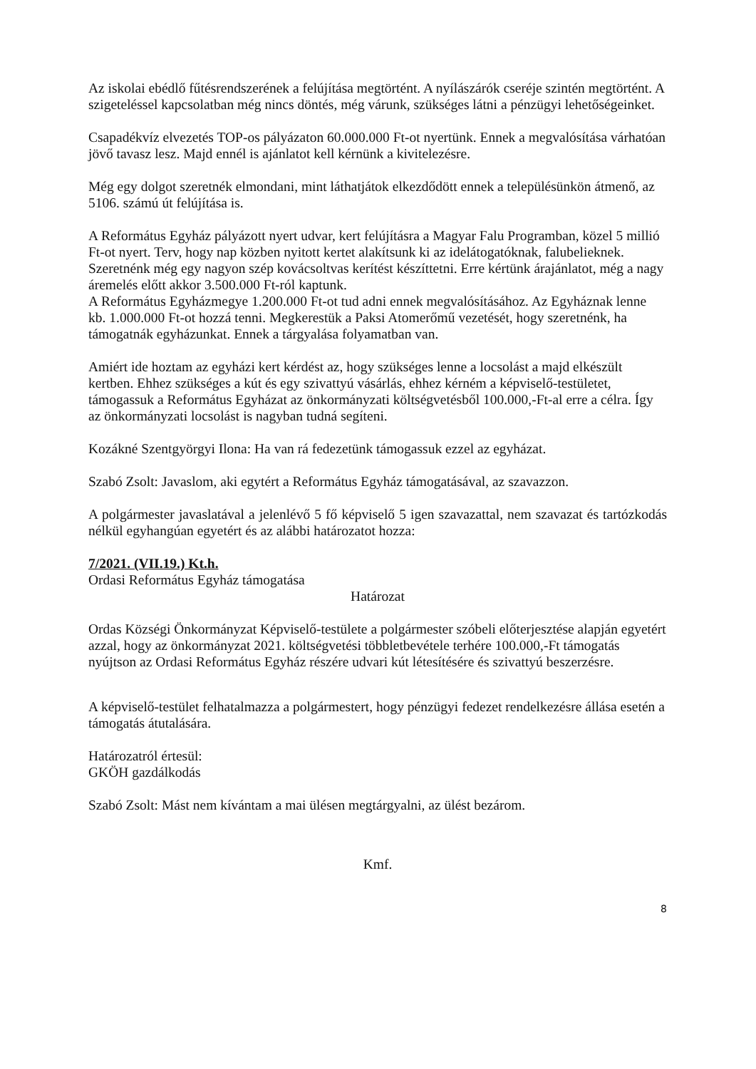Az iskolai ebédlő fűtésrendszerének a felújítása megtörtént. A nyílászárók cseréje szintén megtörtént. A szigeteléssel kapcsolatban még nincs döntés, még várunk, szükséges látni a pénzügyi lehetőségeinket.
Csapadékvíz elvezetés TOP-os pályázaton 60.000.000 Ft-ot nyertünk. Ennek a megvalósítása várhatóan jövő tavasz lesz. Majd ennél is ajánlatot kell kérnünk a kivitelezésre.
Még egy dolgot szeretnék elmondani, mint láthatjátok elkezdődött ennek a településünkön átmenő, az 5106. számú út felújítása is.
A Református Egyház pályázott nyert udvar, kert felújításra a Magyar Falu Programban, közel 5 millió Ft-ot nyert. Terv, hogy nap közben nyitott kertet alakítsunk ki az idelátogatóknak, falubelieknek.
Szeretnénk még egy nagyon szép kovácsoltvas kerítést készíttetni. Erre kértünk árajánlatot, még a nagy áremelés előtt akkor 3.500.000 Ft-ról kaptunk.
A Református Egyházmegye 1.200.000 Ft-ot tud adni ennek megvalósításához. Az Egyháznak lenne kb. 1.000.000 Ft-ot hozzá tenni. Megkerestük a Paksi Atomerőmű vezetését, hogy szeretnénk, ha támogatnák egyházunkat. Ennek a tárgyalása folyamatban van.
Amiért ide hoztam az egyházi kert kérdést az, hogy szükséges lenne a locsolást a majd elkészült kertben. Ehhez szükséges a kút és egy szivattyú vásárlás, ehhez kérném a képviselő-testületet, támogassuk a Református Egyházat az önkormányzati költségvetésből 100.000,-Ft-al erre a célra. Így az önkormányzati locsolást is nagyban tudná segíteni.
Kozákné Szentgyörgyi Ilona: Ha van rá fedezetünk támogassuk ezzel az egyházat.
Szabó Zsolt: Javaslom, aki egytért a Református Egyház támogatásával, az szavazzon.
A polgármester javaslatával a jelenlévő 5 fő képviselő 5 igen szavazattal, nem szavazat és tartózkodás nélkül egyhangúan egyetért és az alábbi határozatot hozza:
7/2021. (VII.19.) Kt.h.
Ordasi Református Egyház támogatása
Határozat
Ordas Községi Önkormányzat Képviselő-testülete a polgármester szóbeli előterjesztése alapján egyetért azzal, hogy az önkormányzat 2021. költségvetési többletbevétele terhére 100.000,-Ft támogatás nyújtson az Ordasi Református Egyház részére udvari kút létesítésére és szivattyú beszerzésre.
A képviselő-testület felhatalmazza a polgármestert, hogy pénzügyi fedezet rendelkezésre állása esetén a támogatás átutalására.
Határozatról értesül:
GKÖH gazdálkodás
Szabó Zsolt: Mást nem kívántam a mai ülésen megtárgyalni, az ülést bezárom.
Kmf.
8